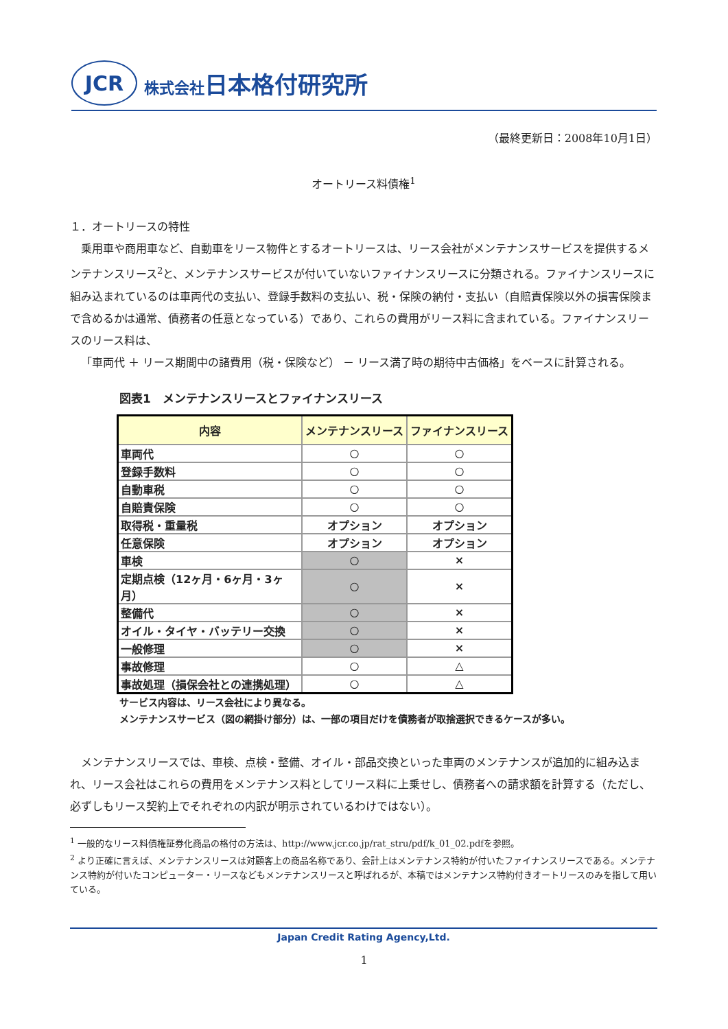JCR
株式会社日本格付研究所
（最終更新日：2008年10月1日）
オートリース料債権<sup>1</sup>
１．オートリースの特性
乗用車や商用車など、自動車をリース物件とするオートリースは、リース会社がメンテナンスサービスを提供するメンテナンスリース<sup>2</sup>と、メンテナンスサービスが付いていないファイナンスリースに分類される。ファイナンスリースに組み込まれているのは車両代の支払い、登録手数料の支払い、税・保険の納付・支払い（自賠責保険以外の損害保険まで含めるかは通常、債務者の任意となっている）であり、これらの費用がリース料に含まれている。ファイナンスリースのリース料は、
「車両代 ＋ リース期間中の諸費用（税・保険など） － リース満了時の期待中古価格」をベースに計算される。
図表1　メンテナンスリースとファイナンスリース
| 内容 | メンテナンスリース | ファイナンスリース |
| --- | --- | --- |
| 車両代 | ○ | ○ |
| 登録手数料 | ○ | ○ |
| 自動車税 | ○ | ○ |
| 自賠責保険 | ○ | ○ |
| 取得税・重量税 | オプション | オプション |
| 任意保険 | オプション | オプション |
| 車検 | ○ | × |
| 定期点検（12ヶ月・6ヶ月・3ヶ月） | ○ | × |
| 整備代 | ○ | × |
| オイル・タイヤ・バッテリー交換 | ○ | × |
| 一般修理 | ○ | × |
| 事故修理 | ○ | △ |
| 事故処理（損保会社との連携処理） | ○ | △ |
サービス内容は、リース会社により異なる。
メンテナンスサービス（図の網掛け部分）は、一部の項目だけを債務者が取捨選択できるケースが多い。
メンテナンスリースでは、車検、点検・整備、オイル・部品交換といった車両のメンテナンスが追加的に組み込まれ、リース会社はこれらの費用をメンテナンス料としてリース料に上乗せし、債務者への請求額を計算する（ただし、必ずしもリース契約上でそれぞれの内訳が明示されているわけではない）。
<sup>1</sup> 一般的なリース料債権証券化商品の格付の方法は、http://www.jcr.co.jp/rat_stru/pdf/k_01_02.pdfを参照。
<sup>2</sup> より正確に言えば、メンテナンスリースは対顧客上の商品名称であり、会計上はメンテナンス特約が付いたファイナンスリースである。メンテナンス特約が付いたコンピューター・リースなどもメンテナンスリースと呼ばれるが、本稿ではメンテナンス特約付きオートリースのみを指して用いている。
Japan Credit Rating Agency,Ltd.
1